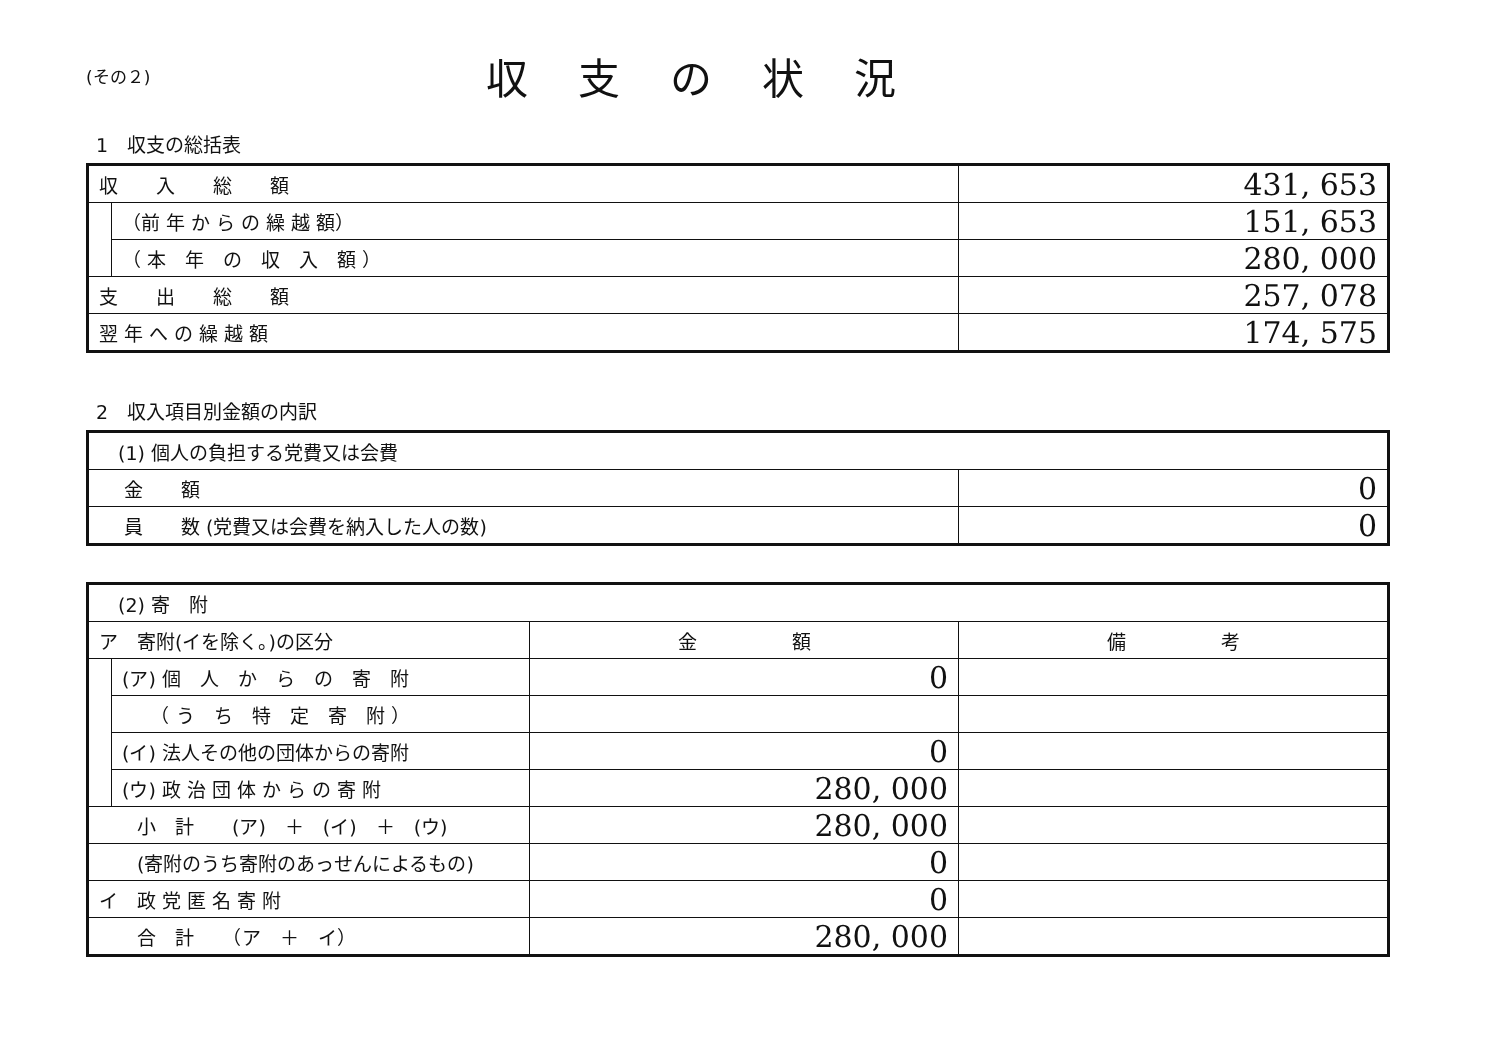(その２)
収支の状況
1　収支の総括表
| 収 入 総 額 | | 431, 653 |
| | （前 年 か ら の 繰 越 額） | 151, 653 |
| | （ 本 年 の 収 入 額 ） | 280, 000 |
| 支 出 総 額 | | 257, 078 |
| 翌 年 へ の 繰 越 額 | | 174, 575 |
2　収入項目別金額の内訳
| (1) 個人の負担する党費又は会費 | |
| 金 額 | 0 |
| 員 数 (党費又は会費を納入した人の数) | 0 |
| (2) 寄 附 | | | |
| ア 寄附(イを除く。)の区分 | | 金 額 | 備 考 |
| | (ア) 個 人 か ら の 寄 附 | 0 | |
| | （ う ち 特 定 寄 附 ） | | |
| | (イ) 法人その他の団体からの寄附 | 0 | |
| | (ウ) 政 治 団 体 か ら の 寄 附 | 280, 000 | |
| 小 計 (ア) ＋ (イ) ＋ (ウ) | | 280, 000 | |
| (寄附のうち寄附のあっせんによるもの) | | 0 | |
| イ 政 党 匿 名 寄 附 | | 0 | |
| 合 計 （ア ＋ イ） | | 280, 000 | |